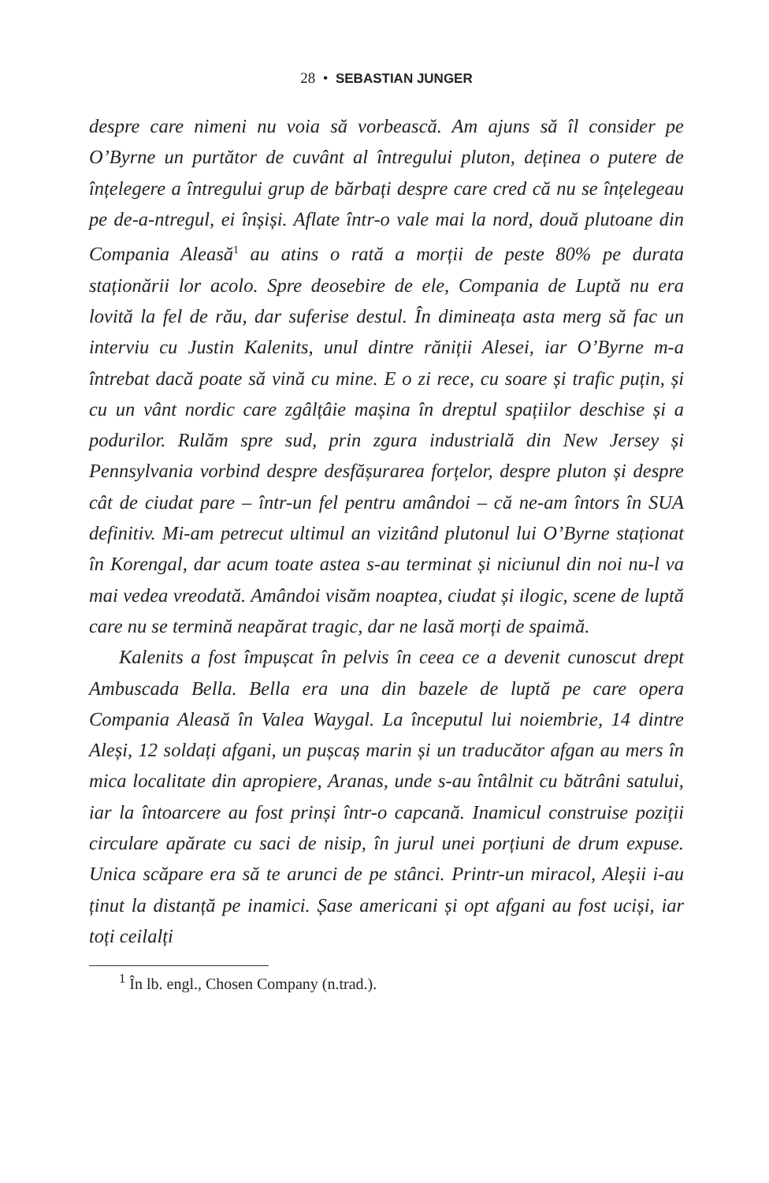28 • SEBASTIAN JUNGER
despre care nimeni nu voia să vorbească. Am ajuns să îl consider pe O’Byrne un purtător de cuvânt al întregului pluton, deținea o putere de înțelegere a întregului grup de bărbați despre care cred că nu se înțelegeau pe de-a-ntregul, ei înșiși. Aflate într-o vale mai la nord, două plutoane din Compania Aleasă<sup>1</sup> au atins o rată a morții de peste 80% pe durata staționării lor acolo. Spre deosebire de ele, Compania de Luptă nu era lovită la fel de rău, dar suferise destul. În dimineața asta merg să fac un interviu cu Justin Kalenits, unul dintre răniții Alesei, iar O’Byrne m-a întrebat dacă poate să vină cu mine. E o zi rece, cu soare și trafic puțin, și cu un vânt nordic care zgâlțâie mașina în dreptul spațiilor deschise și a podurilor. Rulăm spre sud, prin zgura industrială din New Jersey și Pennsylvania vorbind despre desfășurarea forțelor, despre pluton și despre cât de ciudat pare – într-un fel pentru amândoi – că ne-am întors în SUA definitiv. Mi-am petrecut ultimul an vizitând plutonul lui O’Byrne staționat în Korengal, dar acum toate astea s-au terminat și niciunul din noi nu-l va mai vedea vreodată. Amândoi visăm noaptea, ciudat și ilogic, scene de luptă care nu se termină neapărat tragic, dar ne lasă morți de spaimă.
Kalenits a fost împușcat în pelvis în ceea ce a devenit cunoscut drept Ambuscada Bella. Bella era una din bazele de luptă pe care opera Compania Aleasă în Valea Waygal. La începutul lui noiembrie, 14 dintre Aleși, 12 soldați afgani, un pușcaș marin și un traducător afgan au mers în mica localitate din apropiere, Aranas, unde s-au întâlnit cu bătrâni satului, iar la întoarcere au fost prinși într-o capcană. Inamicul construise poziții circulare apărate cu saci de nisip, în jurul unei porțiuni de drum expuse. Unica scăpare era să te arunci de pe stânci. Printr-un miracol, Aleșii i-au ținut la distanță pe inamici. Șase americani și opt afgani au fost uciși, iar toți ceilalți
<sup>1</sup> În lb. engl., Chosen Company (n.trad.).